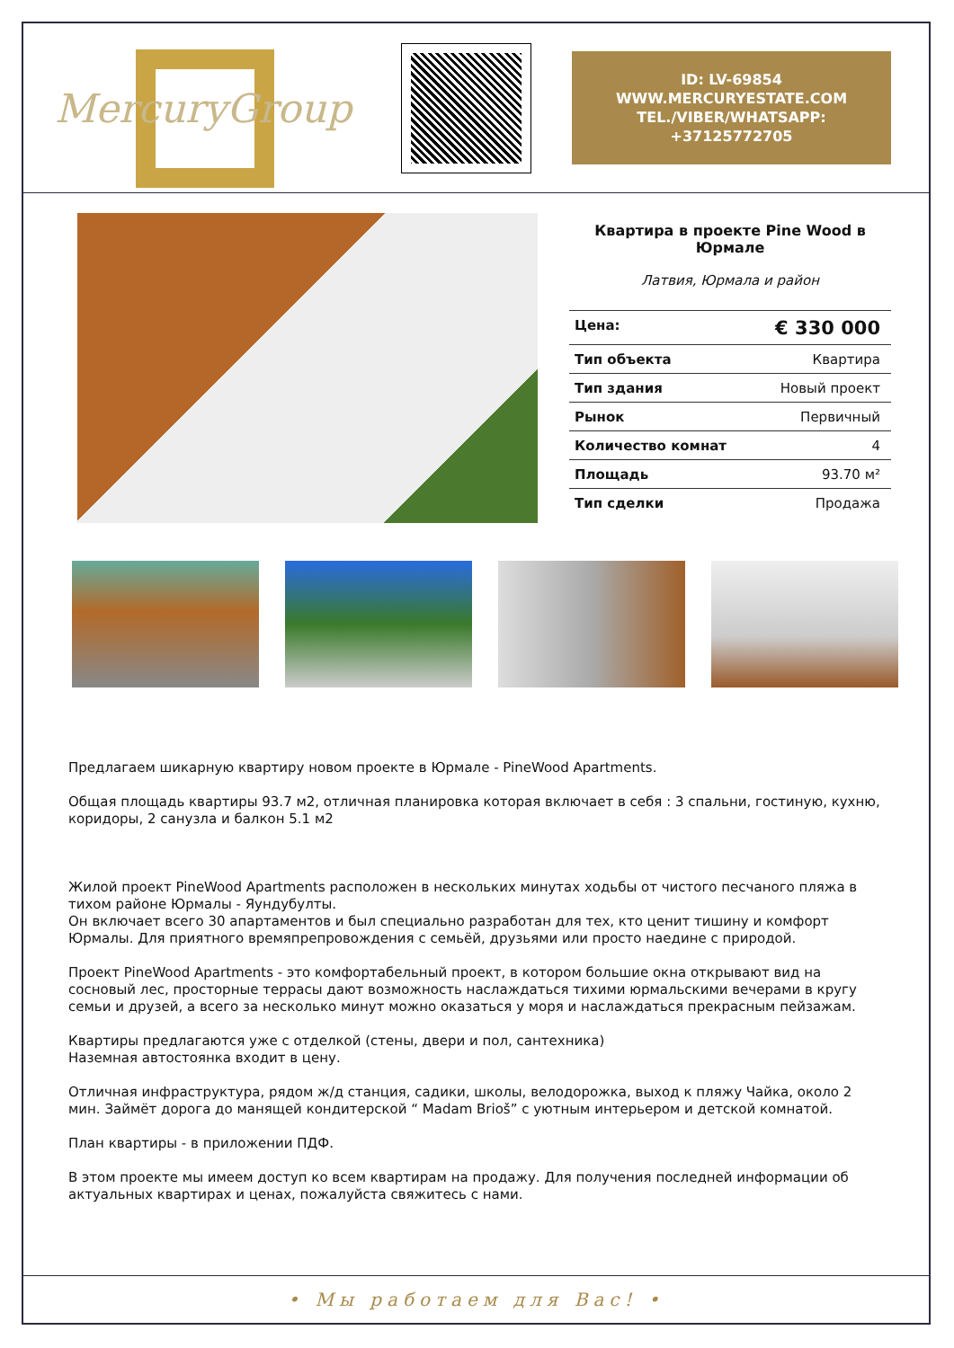MercuryGroup
ID: LV-69854
WWW.MERCURYESTATE.COM
TEL./VIBER/WHATSAPP:
+37125772705
Квартира в проекте Pine Wood в Юрмале
Латвия, Юрмала и район
| Цена: | € 330 000 |
| Тип объекта | Квартира |
| Тип здания | Новый проект |
| Рынок | Первичный |
| Количество комнат | 4 |
| Площадь | 93.70 м² |
| Тип сделки | Продажа |
Предлагаем шикарную квартиру новом проекте в Юрмале - PineWood Apartments.
Общая площадь квартиры 93.7 м2, отличная планировка которая включает в себя : 3 спальни, гостиную, кухню, коридоры, 2 санузла и балкон 5.1 м2
Жилой проект PineWood Apartments расположен в нескольких минутах ходьбы от чистого песчаного пляжа в тихом районе Юрмалы - Яундубулты.
Он включает всего 30 апартаментов и был специально разработан для тех, кто ценит тишину и комфорт Юрмалы. Для приятного времяпрепровождения с семьёй, друзьями или просто наедине с природой.
Проект PineWood Apartments - это комфортабельный проект, в котором большие окна открывают вид на сосновый лес, просторные террасы дают возможность наслаждаться тихими юрмальскими вечерами в кругу семьи и друзей, а всего за несколько минут можно оказаться у моря и наслаждаться прекрасным пейзажам.
Квартиры предлагаются уже с отделкой (стены, двери и пол, сантехника)
Наземная автостоянка входит в цену.
Отличная инфраструктура, рядом ж/д станция, садики, школы, велодорожка, выход к пляжу Чайка, около 2 мин. Займёт дорога до манящей кондитерской “ Madam Brioš” с уютным интерьером и детской комнатой.
План квартиры - в приложении ПДФ.
В этом проекте мы имеем доступ ко всем квартирам на продажу. Для получения последней информации об актуальных квартирах и ценах, пожалуйста свяжитесь с нами.
• Мы работаем для Вас! •